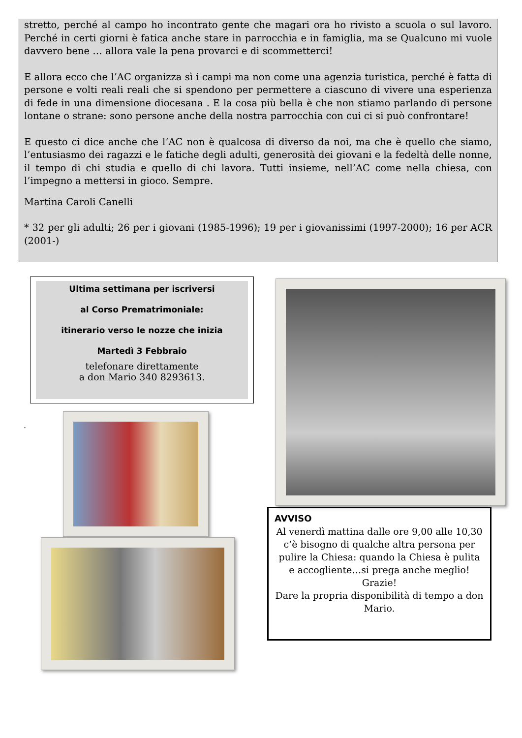stretto, perché al campo ho incontrato gente che magari ora ho rivisto a scuola o sul lavoro. Perché in certi giorni è fatica anche stare in parrocchia e in famiglia, ma se Qualcuno mi vuole davvero bene … allora vale la pena provarci e di scommetterci!
E allora ecco che l’AC organizza sì i campi ma non come una agenzia turistica, perché è fatta di persone e volti reali reali che si spendono per permettere a ciascuno di vivere una esperienza di fede in una dimensione diocesana . E la cosa più bella è che non stiamo parlando di persone lontane o strane: sono persone anche della nostra parrocchia con cui ci si può confrontare!
E questo ci dice anche che l’AC non è qualcosa di diverso da noi, ma che è quello che siamo, l’entusiasmo dei ragazzi e le fatiche degli adulti, generosità dei giovani e la fedeltà delle nonne, il tempo di chi studia e quello di chi lavora. Tutti insieme, nell’AC come nella chiesa, con l’impegno a mettersi in gioco. Sempre.
Martina Caroli Canelli
* 32 per gli adulti; 26 per i giovani (1985-1996); 19 per i giovanissimi (1997-2000); 16 per ACR (2001-)
Ultima settimana per iscriversi
al Corso Prematrimoniale:
itinerario verso le nozze che inizia
Martedì 3 Febbraio
telefonare direttamente
a don Mario 340 8293613.
.
AVVISO
Al venerdì mattina dalle ore 9,00 alle 10,30 c’è bisogno di qualche altra persona per pulire la Chiesa: quando la Chiesa è pulita e accogliente…si prega anche meglio!
Grazie!
Dare la propria disponibilità di tempo a don Mario.